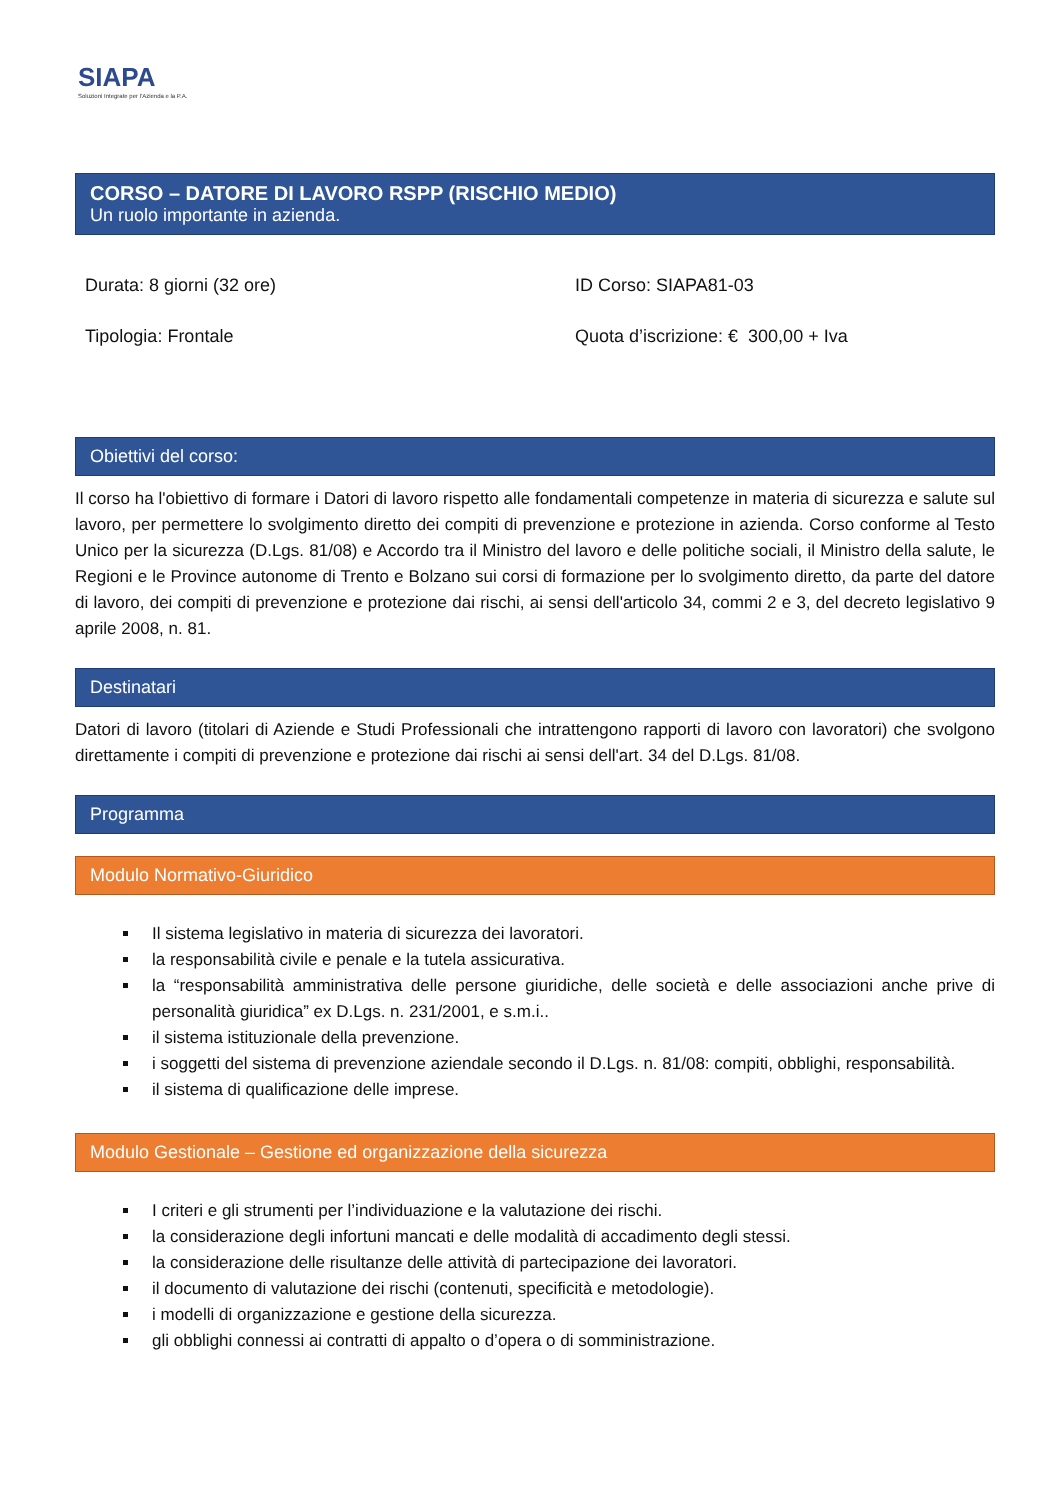SIAPA
Soluzioni Integrate per l'Azienda e la P.A.
CORSO – DATORE DI LAVORO RSPP (RISCHIO MEDIO)
Un ruolo importante in azienda.
Durata: 8 giorni (32 ore)
ID Corso: SIAPA81-03
Tipologia: Frontale
Quota d’iscrizione: € 300,00 + Iva
Obiettivi del corso:
Il corso ha l'obiettivo di formare i Datori di lavoro rispetto alle fondamentali competenze in materia di sicurezza e salute sul lavoro, per permettere lo svolgimento diretto dei compiti di prevenzione e protezione in azienda. Corso conforme al Testo Unico per la sicurezza (D.Lgs. 81/08) e Accordo tra il Ministro del lavoro e delle politiche sociali, il Ministro della salute, le Regioni e le Province autonome di Trento e Bolzano sui corsi di formazione per lo svolgimento diretto, da parte del datore di lavoro, dei compiti di prevenzione e protezione dai rischi, ai sensi dell'articolo 34, commi 2 e 3, del decreto legislativo 9 aprile 2008, n. 81.
Destinatari
Datori di lavoro (titolari di Aziende e Studi Professionali che intrattengono rapporti di lavoro con lavoratori) che svolgono direttamente i compiti di prevenzione e protezione dai rischi ai sensi dell'art. 34 del D.Lgs. 81/08.
Programma
Modulo Normativo-Giuridico
Il sistema legislativo in materia di sicurezza dei lavoratori.
la responsabilità civile e penale e la tutela assicurativa.
la “responsabilità amministrativa delle persone giuridiche, delle società e delle associazioni anche prive di personalità giuridica” ex D.Lgs. n. 231/2001, e s.m.i..
il sistema istituzionale della prevenzione.
i soggetti del sistema di prevenzione aziendale secondo il D.Lgs. n. 81/08: compiti, obblighi, responsabilità.
il sistema di qualificazione delle imprese.
Modulo Gestionale – Gestione ed organizzazione della sicurezza
I criteri e gli strumenti per l’individuazione e la valutazione dei rischi.
la considerazione degli infortuni mancati e delle modalità di accadimento degli stessi.
la considerazione delle risultanze delle attività di partecipazione dei lavoratori.
il documento di valutazione dei rischi (contenuti, specificità e metodologie).
i modelli di organizzazione e gestione della sicurezza.
gli obblighi connessi ai contratti di appalto o d’opera o di somministrazione.